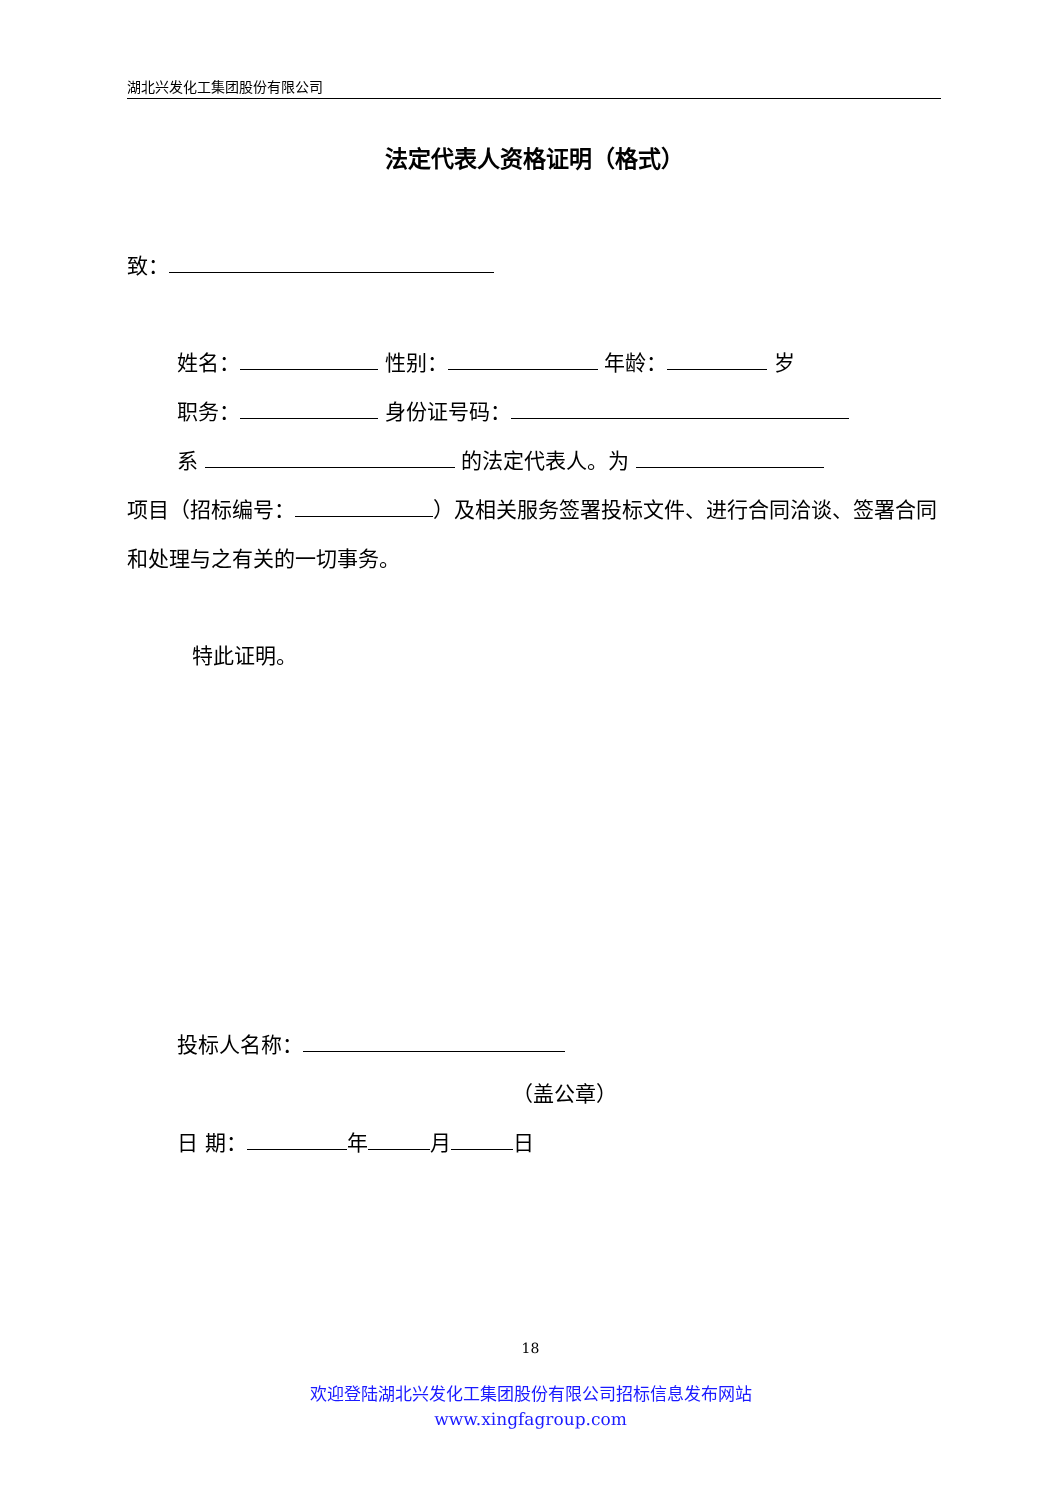湖北兴发化工集团股份有限公司
法定代表人资格证明（格式）
致：
姓名： 性别： 年龄： 岁
职务： 身份证号码：
系 的法定代表人。为
项目（招标编号： ）及相关服务签署投标文件、进行合同洽谈、签署合同和处理与之有关的一切事务。
特此证明。
投标人名称：
（盖公章）
日 期： 年 月 日
18
欢迎登陆湖北兴发化工集团股份有限公司招标信息发布网站
www.xingfagroup.com